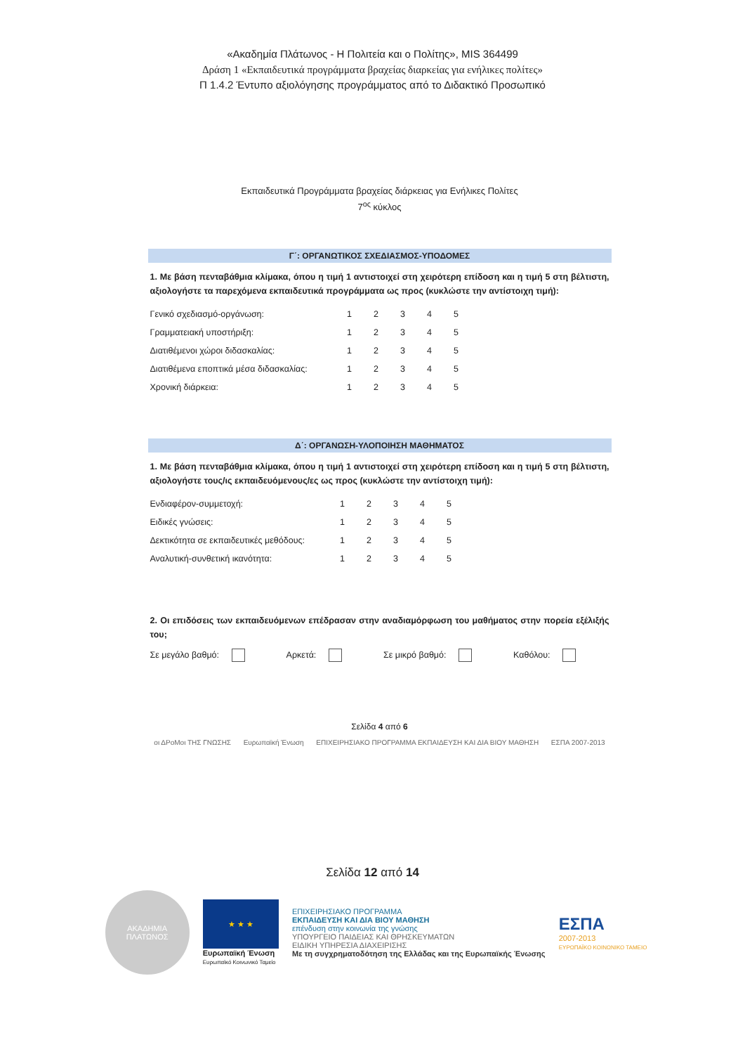«Ακαδημία Πλάτωνος - Η Πολιτεία και ο Πολίτης», MIS 364499
Δράση 1 «Εκπαιδευτικά προγράμματα βραχείας διαρκείας για ενήλικες πολίτες»
Π 1.4.2 Έντυπο αξιολόγησης προγράμματος από το Διδακτικό Προσωπικό
Εκπαιδευτικά Προγράμματα βραχείας διάρκειας για Ενήλικες Πολίτες
7<sup>ος</sup> κύκλος
Γ΄: ΟΡΓΑΝΩΤΙΚΟΣ ΣΧΕΔΙΑΣΜΟΣ-ΥΠΟΔΟΜΕΣ
1. Με βάση πενταβάθμια κλίμακα, όπου η τιμή 1 αντιστοιχεί στη χειρότερη επίδοση και η τιμή 5 στη βέλτιστη, αξιολογήστε τα παρεχόμενα εκπαιδευτικά προγράμματα ως προς (κυκλώστε την αντίστοιχη τιμή):
| Γενικό σχεδιασμό-οργάνωση: | 1 | 2 | 3 | 4 | 5 |
| Γραμματειακή υποστήριξη: | 1 | 2 | 3 | 4 | 5 |
| Διατιθέμενοι χώροι διδασκαλίας: | 1 | 2 | 3 | 4 | 5 |
| Διατιθέμενα εποπτικά μέσα διδασκαλίας: | 1 | 2 | 3 | 4 | 5 |
| Χρονική διάρκεια: | 1 | 2 | 3 | 4 | 5 |
Δ΄: ΟΡΓΑΝΩΣΗ-ΥΛΟΠΟΙΗΣΗ ΜΑΘΗΜΑΤΟΣ
1. Με βάση πενταβάθμια κλίμακα, όπου η τιμή 1 αντιστοιχεί στη χειρότερη επίδοση και η τιμή 5 στη βέλτιστη, αξιολογήστε τους/ις εκπαιδευόμενους/ες ως προς (κυκλώστε την αντίστοιχη τιμή):
| Ενδιαφέρον-συμμετοχή: | 1 | 2 | 3 | 4 | 5 |
| Ειδικές γνώσεις: | 1 | 2 | 3 | 4 | 5 |
| Δεκτικότητα σε εκπαιδευτικές μεθόδους: | 1 | 2 | 3 | 4 | 5 |
| Αναλυτική-συνθετική ικανότητα: | 1 | 2 | 3 | 4 | 5 |
2. Οι επιδόσεις των εκπαιδευόμενων επέδρασαν στην αναδιαμόρφωση του μαθήματος στην πορεία εξέλιξής του;
Σε μεγάλο βαθμό: Αρκετά: Σε μικρό βαθμό: Καθόλου:
Σελίδα 4 από 6
οι ΔΡοΜοι ΤΗΣ ΓΝΩΣΗΣ Ευρωπαϊκή Ένωση ΕΠΙΧΕΙΡΗΣΙΑΚΟ ΠΡΟΓΡΑΜΜΑ ΕΚΠΑΙΔΕΥΣΗ ΚΑΙ ΔΙΑ ΒΙΟΥ ΜΑΘΗΣΗ ΕΣΠΑ 2007-2013
Σελίδα 12 από 14
ΑΚΑΔΗΜΙΑ
ΠΛΑΤΩΝΟΣ
★ ★ ★
Ευρωπαϊκή Ένωση
Ευρωπαϊκό Κοινωνικό Ταμείο
ΕΠΙΧΕΙΡΗΣΙΑΚΟ ΠΡΟΓΡΑΜΜΑ
ΕΚΠΑΙΔΕΥΣΗ ΚΑΙ ΔΙΑ ΒΙΟΥ ΜΑΘΗΣΗ
επένδυση στην κοινωνία της γνώσης
ΥΠΟΥΡΓΕΙΟ ΠΑΙΔΕΙΑΣ ΚΑΙ ΘΡΗΣΚΕΥΜΑΤΩΝ
ΕΙΔΙΚΗ ΥΠΗΡΕΣΙΑ ΔΙΑΧΕΙΡΙΣΗΣ
Με τη συγχρηματοδότηση της Ελλάδας και της Ευρωπαϊκής Ένωσης
ΕΣΠΑ
2007-2013
ΕΥΡΩΠΑΪΚΟ ΚΟΙΝΩΝΙΚΟ ΤΑΜΕΙΟ